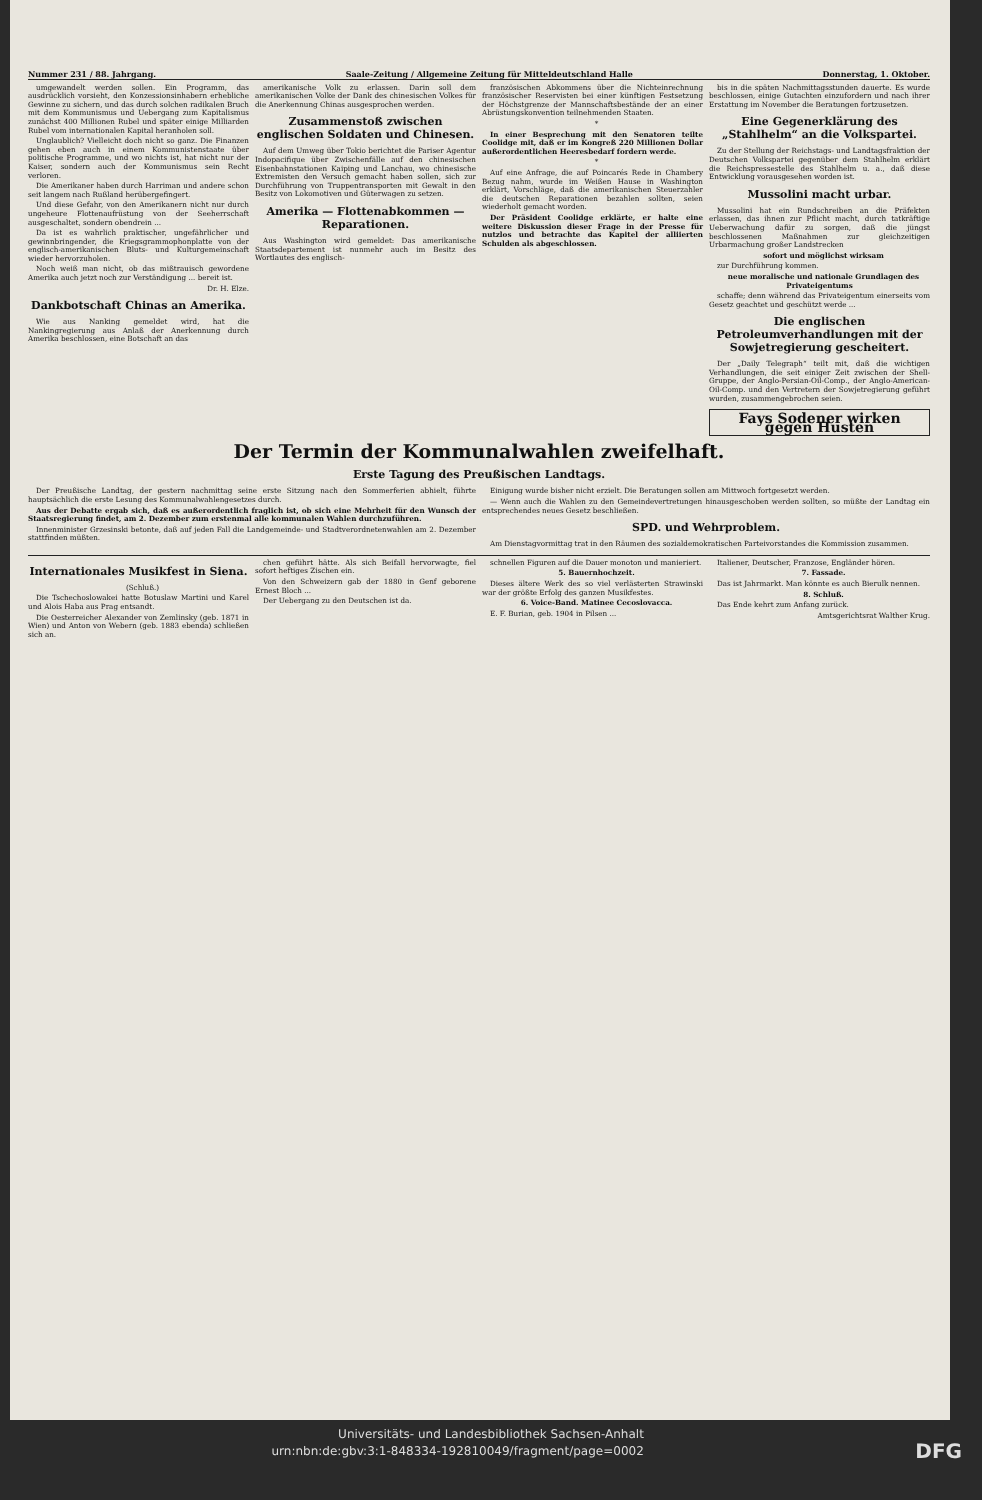Nummer 231 / 88. Jahrgang. Saale-Zeitung / Allgemeine Zeitung für Mitteldeutschland Halle Donnerstag, 1. Oktober.
umgewandelt werden sollen. Ein Programm, das ausdrücklich vorsieht, den Konzessionsinhabern erhebliche Gewinne zu sichern, und das durch solchen radikalen Bruch mit dem Kommunismus und Uebergang zum Kapitalismus zunächst 400 Millionen Rubel und später einige Milliarden Rubel vom internationalen Kapital heranholen soll.
Unglaublich? Vielleicht doch nicht so ganz. Die Finanzen gehen eben auch in einem Kommunistenstaate über politische Programme, und wo nichts ist, hat nicht nur der Kaiser, sondern auch der Kommunismus sein Recht verloren.
Die Amerikaner haben durch Harriman und andere schon seit langem nach Rußland herübergefingert.
Und diese Gefahr, von den Amerikanern nicht nur durch ungeheure Flottenaufrüstung von der Seeherrschaft ausgeschaltet, sondern obendrein ...
Da ist es wahrlich praktischer, ungefährlicher und gewinnbringender, die Kriegsgrammophonplatte von der englisch-amerikanischen Bluts- und Kulturgemeinschaft wieder hervorzuholen.
Noch weiß man nicht, ob das mißtrauisch gewordene Amerika auch jetzt noch zur Verständigung ... bereit ist.
Dr. H. Elze.
Dankbotschaft Chinas an Amerika.
Wie aus Nanking gemeldet wird, hat die Nankingregierung aus Anlaß der Anerkennung durch Amerika beschlossen, eine Botschaft an das
amerikanische Volk zu erlassen. Darin soll dem amerikanischen Volke der Dank des chinesischen Volkes für die Anerkennung Chinas ausgesprochen werden.
Zusammenstoß zwischen englischen Soldaten und Chinesen.
Auf dem Umweg über Tokio berichtet die Pariser Agentur Indopacifique über Zwischenfälle auf den chinesischen Eisenbahnstationen Kaiping und Lanchau, wo chinesische Extremisten den Versuch gemacht haben sollen, sich zur Durchführung von Truppentransporten mit Gewalt in den Besitz von Lokomotiven und Güterwagen zu setzen.
Amerika — Flottenabkommen — Reparationen.
Aus Washington wird gemeldet: Das amerikanische Staatsdepartement ist nunmehr auch im Besitz des Wortlautes des englisch-
französischen Abkommens über die Nichteinrechnung französischer Reservisten bei einer künftigen Festsetzung der Höchstgrenze der Mannschaftsbestände der an einer Abrüstungskonvention teilnehmenden Staaten.
*
In einer Besprechung mit den Senatoren teilte Coolidge mit, daß er im Kongreß 220 Millionen Dollar außerordentlichen Heeresbedarf fordern werde.
*
Auf eine Anfrage, die auf Poincarés Rede in Chambery Bezug nahm, wurde im Weißen Hause in Washington erklärt, Vorschläge, daß die amerikanischen Steuerzahler die deutschen Reparationen bezahlen sollten, seien wiederholt gemacht worden.
Der Präsident Coolidge erklärte, er halte eine weitere Diskussion dieser Frage in der Presse für nutzlos und betrachte das Kapitel der alliierten Schulden als abgeschlossen.
bis in die späten Nachmittagsstunden dauerte. Es wurde beschlossen, einige Gutachten einzufordern und nach ihrer Erstattung im November die Beratungen fortzusetzen.
Eine Gegenerklärung des „Stahlhelm“ an die Volkspartei.
Zu der Stellung der Reichstags- und Landtagsfraktion der Deutschen Volkspartei gegenüber dem Stahlhelm erklärt die Reichspressestelle des Stahlhelm u. a., daß diese Entwicklung vorausgesehen worden ist.
Mussolini macht urbar.
Mussolini hat ein Rundschreiben an die Präfekten erlassen, das ihnen zur Pflicht macht, durch tatkräftige Ueberwachung dafür zu sorgen, daß die jüngst beschlossenen Maßnahmen zur gleichzeitigen Urbarmachung großer Landstrecken
sofort und möglichst wirksam
zur Durchführung kommen.
neue moralische und nationale Grundlagen des Privateigentums
schaffe; denn während das Privateigentum einerseits vom Gesetz geachtet und geschützt werde ...
Die englischen Petroleumverhandlungen mit der Sowjetregierung gescheitert.
Der „Daily Telegraph“ teilt mit, daß die wichtigen Verhandlungen, die seit einiger Zeit zwischen der Shell-Gruppe, der Anglo-Persian-Oil-Comp., der Anglo-American-Oil-Comp. und den Vertretern der Sowjetregierung geführt wurden, zusammengebrochen seien.
Fays Sodener wirken gegen Husten
Der Termin der Kommunalwahlen zweifelhaft.
Erste Tagung des Preußischen Landtags.
Der Preußische Landtag, der gestern nachmittag seine erste Sitzung nach den Sommerferien abhielt, führte hauptsächlich die erste Lesung des Kommunalwahlengesetzes durch.
Aus der Debatte ergab sich, daß es außerordentlich fraglich ist, ob sich eine Mehrheit für den Wunsch der Staatsregierung findet, am 2. Dezember zum erstenmal alle kommunalen Wahlen durchzuführen.
Innenminister Grzesinski betonte, daß auf jeden Fall die Landgemeinde- und Stadtverordnetenwahlen am 2. Dezember stattfinden müßten.
Einigung wurde bisher nicht erzielt. Die Beratungen sollen am Mittwoch fortgesetzt werden.
— Wenn auch die Wahlen zu den Gemeindevertretungen hinausgeschoben werden sollten, so müßte der Landtag ein entsprechendes neues Gesetz beschließen.
SPD. und Wehrproblem.
Am Dienstagvormittag trat in den Räumen des sozialdemokratischen Parteivorstandes die Kommission zusammen.
Internationales Musikfest in Siena.
(Schluß.)
Die Tschechoslowakei hatte Botuslaw Martini und Karel und Alois Haba aus Prag entsandt.
Die Oesterreicher Alexander von Zemlinsky (geb. 1871 in Wien) und Anton von Webern (geb. 1883 ebenda) schließen sich an.
chen geführt hätte. Als sich Beifall hervorwagte, fiel sofort heftiges Zischen ein.
Von den Schweizern gab der 1880 in Genf geborene Ernest Bloch ...
Der Uebergang zu den Deutschen ist da.
schnellen Figuren auf die Dauer monoton und manieriert.
5. Bauernhochzeit.
Dieses ältere Werk des so viel verlästerten Strawinski war der größte Erfolg des ganzen Musikfestes.
6. Voice-Band. Matinee Cecoslovacca.
E. F. Burian, geb. 1904 in Pilsen ...
Italiener, Deutscher, Franzose, Engländer hören.
7. Fassade.
Das ist Jahrmarkt. Man könnte es auch Bierulk nennen.
8. Schluß.
Das Ende kehrt zum Anfang zurück.
Amtsgerichtsrat Walther Krug.
Universitäts- und Landesbibliothek Sachsen-Anhalt
urn:nbn:de:gbv:3:1-848334-192810049/fragment/page=0002 DFG